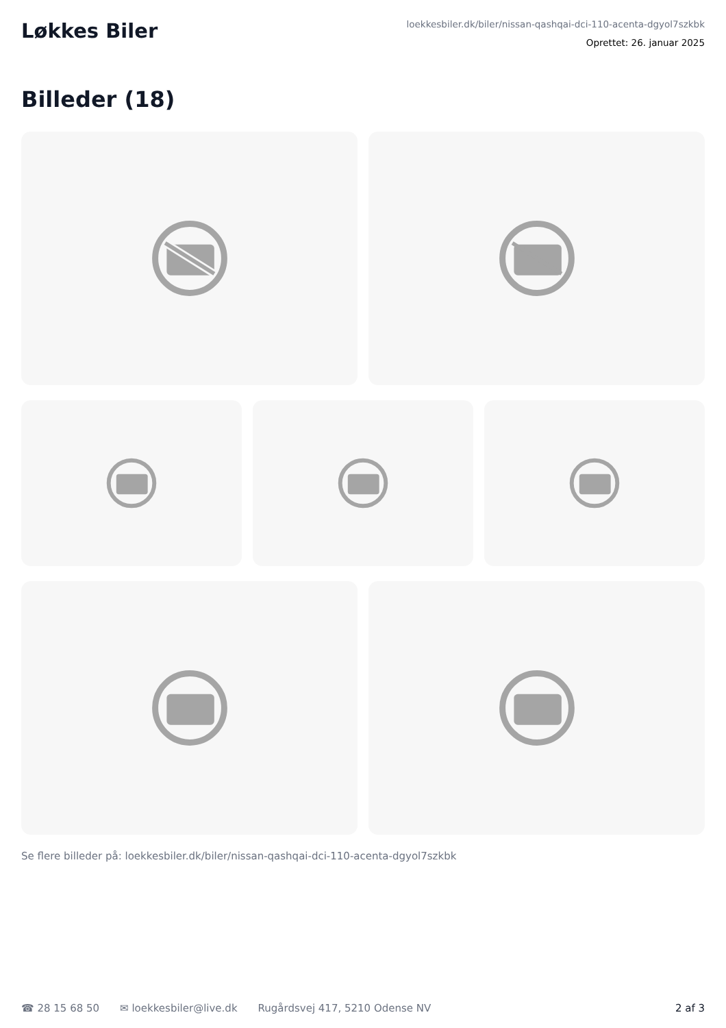Løkkes Biler
loekkesbiler.dk/biler/nissan-qashqai-dci-110-acenta-dgyol7szkbk
Oprettet: 26. januar 2025
Billeder (18)
Se flere billeder på: loekkesbiler.dk/biler/nissan-qashqai-dci-110-acenta-dgyol7szkbk
☎ 28 15 68 50 ✉ loekkesbiler@live.dk Rugårdsvej 417, 5210 Odense NV 2 af 3